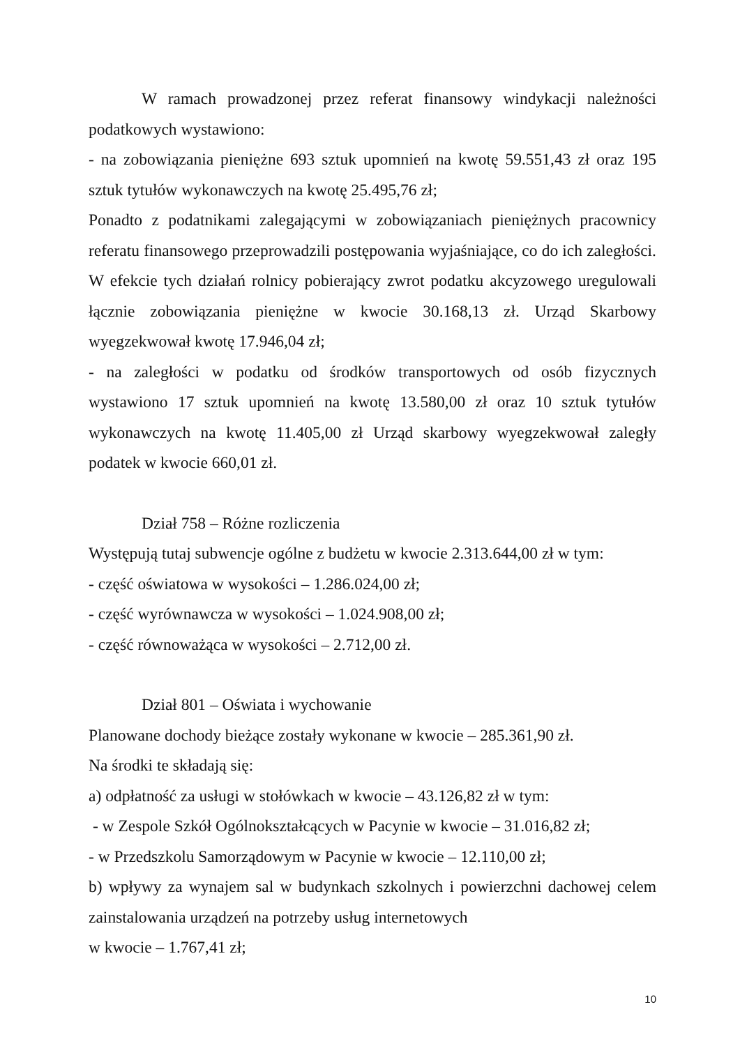W ramach prowadzonej przez referat finansowy windykacji należności podatkowych wystawiono:
- na zobowiązania pieniężne 693 sztuk upomnień na kwotę 59.551,43 zł oraz 195 sztuk tytułów wykonawczych na kwotę 25.495,76 zł;
Ponadto z podatnikami zalegającymi w zobowiązaniach pieniężnych pracownicy referatu finansowego przeprowadzili postępowania wyjaśniające, co do ich zaległości. W efekcie tych działań rolnicy pobierający zwrot podatku akcyzowego uregulowali łącznie zobowiązania pieniężne w kwocie 30.168,13 zł. Urząd Skarbowy wyegzekwował kwotę 17.946,04 zł;
- na zaległości w podatku od środków transportowych od osób fizycznych wystawiono 17 sztuk upomnień na kwotę 13.580,00 zł oraz 10 sztuk tytułów wykonawczych na kwotę 11.405,00 zł Urząd skarbowy wyegzekwował zaległy podatek w kwocie 660,01 zł.
Dział 758 – Różne rozliczenia
Występują tutaj subwencje ogólne z budżetu w kwocie 2.313.644,00 zł w tym:
- część oświatowa w wysokości – 1.286.024,00 zł;
- część wyrównawcza w wysokości – 1.024.908,00 zł;
- część równoważąca w wysokości – 2.712,00 zł.
Dział 801 – Oświata i wychowanie
Planowane dochody bieżące zostały wykonane w kwocie – 285.361,90 zł.
Na środki te składają się:
a) odpłatność za usługi w stołówkach w kwocie – 43.126,82 zł w tym:
- w Zespole Szkół Ogólnokształcących w Pacynie w kwocie – 31.016,82 zł;
- w Przedszkolu Samorządowym w Pacynie w kwocie – 12.110,00 zł;
b) wpływy za wynajem sal w budynkach szkolnych i powierzchni dachowej celem zainstalowania urządzeń na potrzeby usług internetowych
w kwocie – 1.767,41 zł;
10